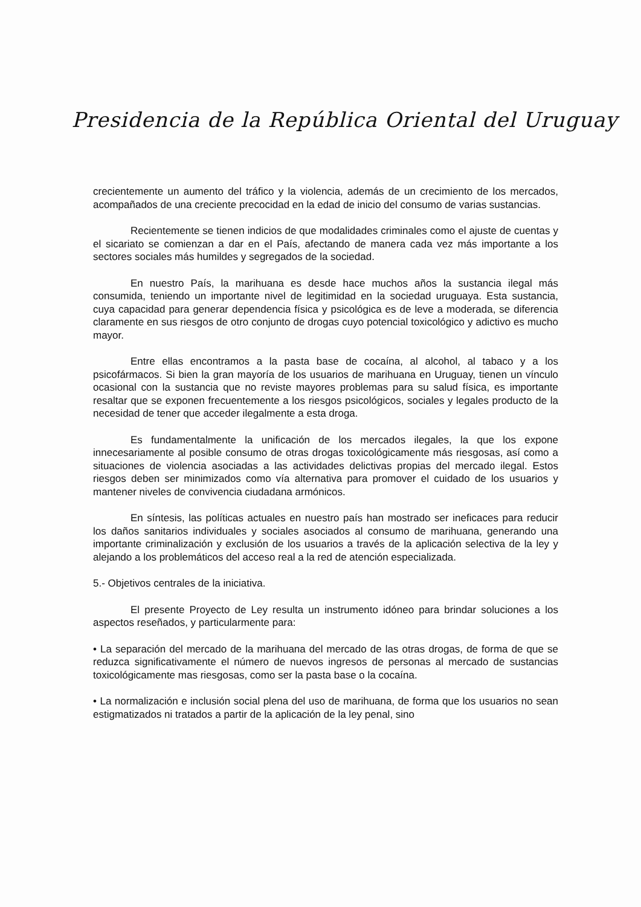Presidencia de la República Oriental del Uruguay
crecientemente un aumento del tráfico y la violencia, además de un crecimiento de los mercados, acompañados de una creciente precocidad en la edad de inicio del consumo de varias sustancias.
Recientemente se tienen indicios de que modalidades criminales como el ajuste de cuentas y el sicariato se comienzan a dar en el País, afectando de manera cada vez más importante a los sectores sociales más humildes y segregados de la sociedad.
En nuestro País, la marihuana es desde hace muchos años la sustancia ilegal más consumida, teniendo un importante nivel de legitimidad en la sociedad uruguaya. Esta sustancia, cuya capacidad para generar dependencia física y psicológica es de leve a moderada, se diferencia claramente en sus riesgos de otro conjunto de drogas cuyo potencial toxicológico y adictivo es mucho mayor.
Entre ellas encontramos a la pasta base de cocaína, al alcohol, al tabaco y a los psicofármacos. Si bien la gran mayoría de los usuarios de marihuana en Uruguay, tienen un vínculo ocasional con la sustancia que no reviste mayores problemas para su salud física, es importante resaltar que se exponen frecuentemente a los riesgos psicológicos, sociales y legales producto de la necesidad de tener que acceder ilegalmente a esta droga.
Es fundamentalmente la unificación de los mercados ilegales, la que los expone innecesariamente al posible consumo de otras drogas toxicológicamente más riesgosas, así como a situaciones de violencia asociadas a las actividades delictivas propias del mercado ilegal. Estos riesgos deben ser minimizados como vía alternativa para promover el cuidado de los usuarios y mantener niveles de convivencia ciudadana armónicos.
En síntesis, las políticas actuales en nuestro país han mostrado ser ineficaces para reducir los daños sanitarios individuales y sociales asociados al consumo de marihuana, generando una importante criminalización y exclusión de los usuarios a través de la aplicación selectiva de la ley y alejando a los problemáticos del acceso real a la red de atención especializada.
5.- Objetivos centrales de la iniciativa.
El presente Proyecto de Ley resulta un instrumento idóneo para brindar soluciones a los aspectos reseñados, y particularmente para:
• La separación del mercado de la marihuana del mercado de las otras drogas, de forma de que se reduzca significativamente el número de nuevos ingresos de personas al mercado de sustancias toxicológicamente mas riesgosas, como ser la pasta base o la cocaína.
• La normalización e inclusión social plena del uso de marihuana, de forma que los usuarios no sean estigmatizados ni tratados a partir de la aplicación de la ley penal, sino